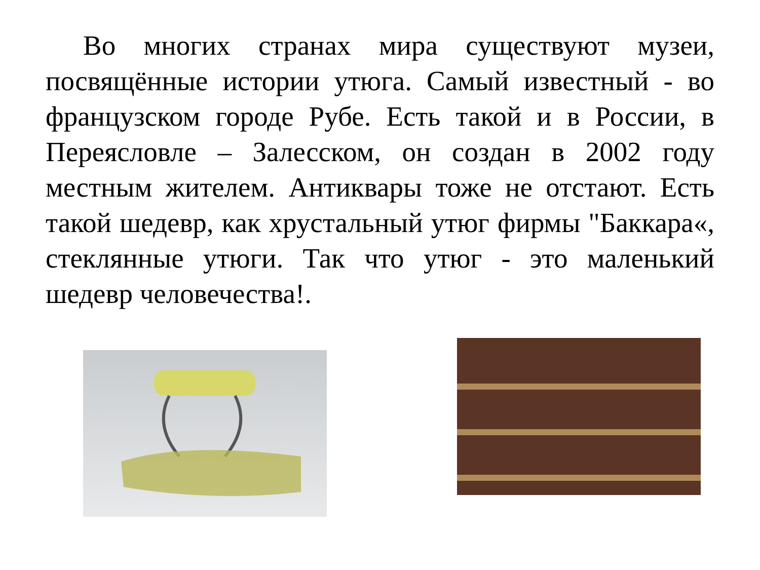Во многих странах мира существуют музеи, посвящённые истории утюга. Самый известный - во французском городе Рубе. Есть такой и в России, в Переясловле – Залесском, он создан в 2002 году местным жителем. Антиквары тоже не отстают. Есть такой шедевр, как хрустальный утюг фирмы "Баккара«, стеклянные утюги. Так что утюг - это маленький шедевр человечества!.